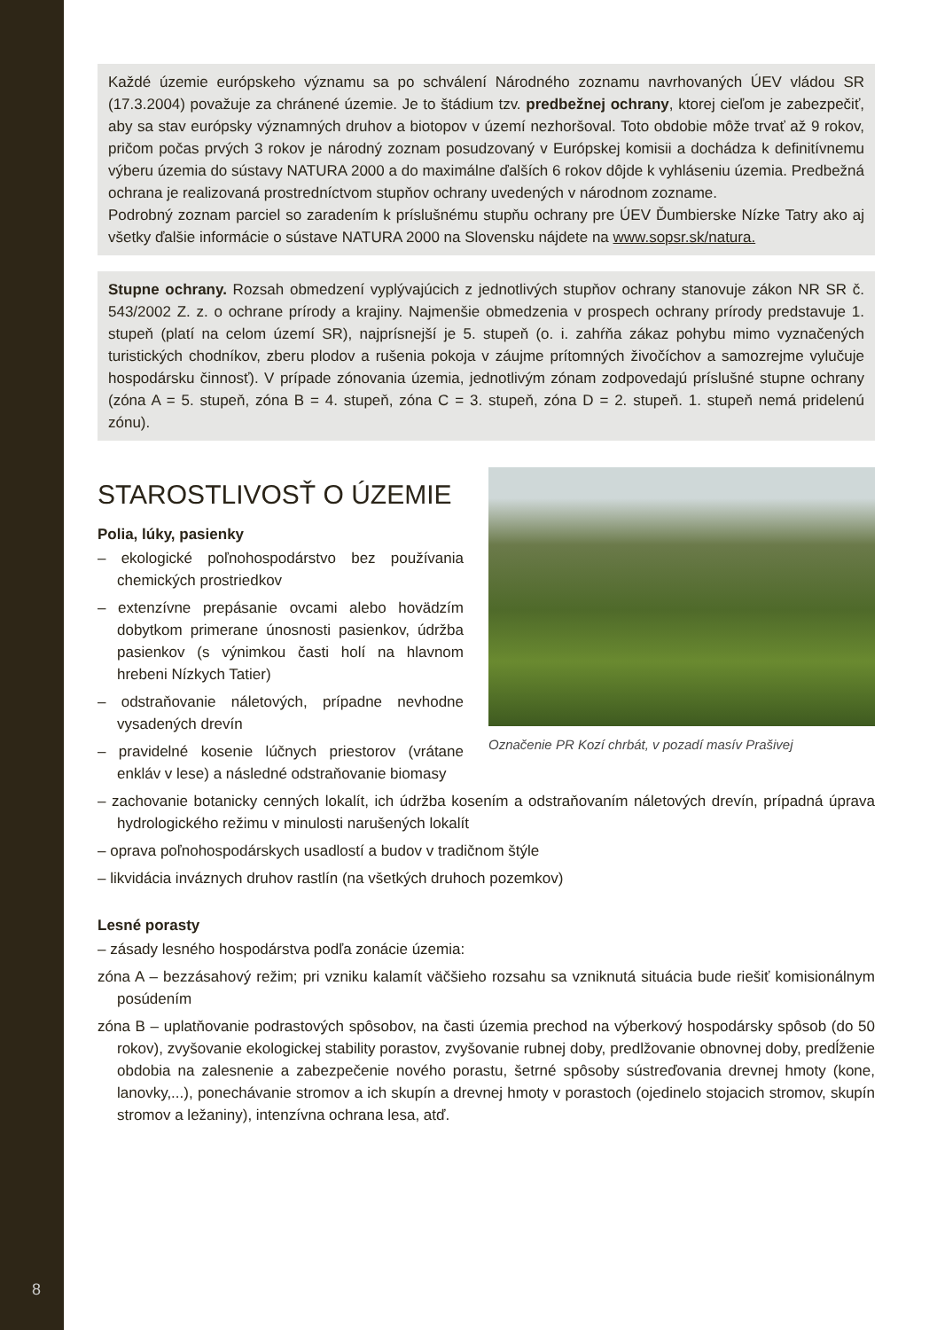8
Každé územie európskeho významu sa po schválení Národného zoznamu navrhovaných ÚEV vládou SR (17.3.2004) považuje za chránené územie. Je to štádium tzv. predbežnej ochrany, ktorej cieľom je zabezpečiť, aby sa stav európsky významných druhov a biotopov v území nezhoršoval. Toto obdobie môže trvať až 9 rokov, pričom počas prvých 3 rokov je národný zoznam posudzovaný v Európskej komisii a dochádza k definitívnemu výberu územia do sústavy NATURA 2000 a do maximálne ďalších 6 rokov dôjde k vyhláseniu územia. Predbežná ochrana je realizovaná prostredníctvom stupňov ochrany uvedených v národnom zozname.
Podrobný zoznam parciel so zaradením k príslušnému stupňu ochrany pre ÚEV Ďumbierske Nízke Tatry ako aj všetky ďalšie informácie o sústave NATURA 2000 na Slovensku nájdete na www.sopsr.sk/natura.
Stupne ochrany. Rozsah obmedzení vyplývajúcich z jednotlivých stupňov ochrany stanovuje zákon NR SR č. 543/2002 Z. z. o ochrane prírody a krajiny. Najmenšie obmedzenia v prospech ochrany prírody predstavuje 1. stupeň (platí na celom území SR), najprísnejší je 5. stupeň (o. i. zahŕňa zákaz pohybu mimo vyznačených turistických chodníkov, zberu plodov a rušenia pokoja v záujme prítomných živočíchov a samozrejme vylučuje hospodársku činnosť). V prípade zónovania územia, jednotlivým zónam zodpovedajú príslušné stupne ochrany (zóna A = 5. stupeň, zóna B = 4. stupeň, zóna C = 3. stupeň, zóna D = 2. stupeň. 1. stupeň nemá pridelenú zónu).
STAROSTLIVOSŤ O ÚZEMIE
Polia, lúky, pasienky
– ekologické poľnohospodárstvo bez používania chemických prostriedkov
– extenzívne prepásanie ovcami alebo hovädzím dobytkom primerane únosnosti pasienkov, údržba pasienkov (s výnimkou časti holí na hlavnom hrebeni Nízkych Tatier)
– odstraňovanie náletových, prípadne nevhodne vysadených drevín
– pravidelné kosenie lúčnych priestorov (vrátane enkláv v lese) a následné odstraňovanie biomasy
Označenie PR Kozí chrbát, v pozadí masív Prašivej
– zachovanie botanicky cenných lokalít, ich údržba kosením a odstraňovaním náletových drevín, prípadná úprava hydrologického režimu v minulosti narušených lokalít
– oprava poľnohospodárskych usadlostí a budov v tradičnom štýle
– likvidácia inváznych druhov rastlín (na všetkých druhoch pozemkov)
Lesné porasty
– zásady lesného hospodárstva podľa zonácie územia:
zóna A – bezzásahový režim; pri vzniku kalamít väčšieho rozsahu sa vzniknutá situácia bude riešiť komisionálnym posúdením
zóna B – uplatňovanie podrastových spôsobov, na časti územia prechod na výberkový hospodársky spôsob (do 50 rokov), zvyšovanie ekologickej stability porastov, zvyšovanie rubnej doby, predlžovanie obnovnej doby, predĺženie obdobia na zalesnenie a zabezpečenie nového porastu, šetrné spôsoby sústreďovania drevnej hmoty (kone, lanovky,...), ponechávanie stromov a ich skupín a drevnej hmoty v porastoch (ojedinelo stojacich stromov, skupín stromov a ležaniny), intenzívna ochrana lesa, atď.